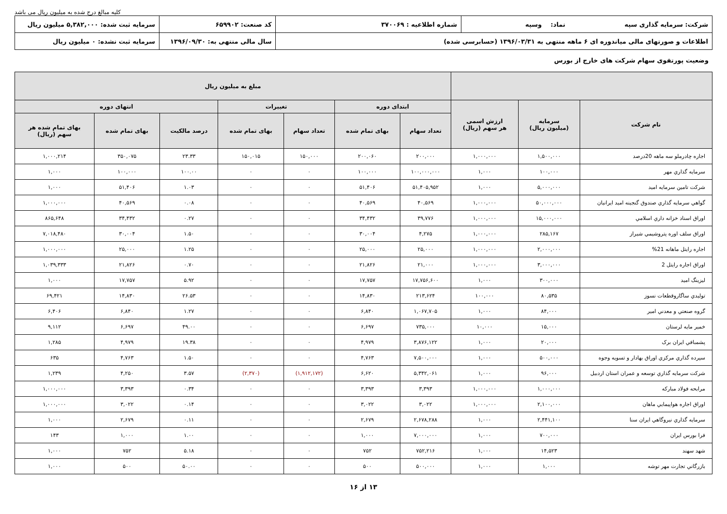کلیه مبالغ درج شده به میلیون ریال می باشد
| شرکت: سرمایه گذاری سپه نماد: وسپه | شماره اطلاعیه : ۳۷۰۰۶۹ | کد صنعت: ۶۵۹۹۰۲ | سرمایه ثبت شده: ۵,۳۸۲,۰۰۰ میلیون ریال |
| اطلاعات و صورتهای مالی میاندوره ای ۶ ماهه منتهی به ۱۳۹۶/۰۳/۳۱ (حسابرسی شده) | | سال مالی منتهی به: ۱۳۹۶/۰۹/۳۰ | سرمایه ثبت نشده: ۰ میلیون ریال |
وضعیت پورتفوی سهام شرکت های خارج از بورس
| | | | مبلغ به میلیون ریال | | | | | | |
| --- | --- | --- | --- | --- | --- | --- | --- | --- | --- |
| نام شرکت | سرمایه (میلیون ریال) | ارزش اسمی هر سهم (ریال) | ابتدای دوره | | تغییرات | | انتهای دوره | | |
| | | | تعداد سهام | بهای تمام شده | تعداد سهام | بهای تمام شده | درصد مالکیت | بهای تمام شده | بهای تمام شده هر سهم (ریال) |
| اجاره چادرملو سه ماهه 20درصد | ۱,۵۰۰,۰۰۰ | ۱,۰۰۰,۰۰۰ | ۲۰۰,۰۰۰ | ۲۰۰,۰۶۰ | ۱۵۰,۰۰۰ | ۱۵۰,۰۱۵ | ۲۳.۳۳ | ۳۵۰,۰۷۵ | ۱,۰۰۰,۲۱۴ |
| سرمايه گذاري مهر | ۱۰۰,۰۰۰ | ۱,۰۰۰ | ۱۰۰,۰۰۰,۰۰۰ | ۱۰۰,۰۰۰ | ۰ | ۰ | ۱۰۰.۰۰ | ۱۰۰,۰۰۰ | ۱,۰۰۰ |
| شرکت تامين سرمايه اميد | ۵,۰۰۰,۰۰۰ | ۱,۰۰۰ | ۵۱,۴۰۵,۹۵۲ | ۵۱,۴۰۶ | ۰ | ۰ | ۱.۰۳ | ۵۱,۴۰۶ | ۱,۰۰۰ |
| گواهي سرمايه گذاري صندوق گنجينه اميد ايرانيان | ۵۰,۰۰۰,۰۰۰ | ۱,۰۰۰,۰۰۰ | ۴۰,۵۶۹ | ۴۰,۵۶۹ | ۰ | ۰ | ۰.۰۸ | ۴۰,۵۶۹ | ۱,۰۰۰,۰۰۰ |
| اوراق اسناد خزانه داري اسلامي | ۱۵,۰۰۰,۰۰۰ | ۱,۰۰۰,۰۰۰ | ۳۹,۷۷۶ | ۳۴,۴۳۲ | ۰ | ۰ | ۰.۲۷ | ۳۴,۴۳۲ | ۸۶۵,۶۴۸ |
| اوراق سلف اوره پتروشيمي شيراز | ۲۸۵,۱۶۷ | ۱,۰۰۰,۰۰۰ | ۴,۲۷۵ | ۳۰,۰۰۴ | ۰ | ۰ | ۱.۵۰ | ۳۰,۰۰۴ | ۷,۰۱۸,۴۸۰ |
| اجاره رايتل ماهانه 21% | ۲,۰۰۰,۰۰۰ | ۱,۰۰۰,۰۰۰ | ۲۵,۰۰۰ | ۲۵,۰۰۰ | ۰ | ۰ | ۱.۲۵ | ۲۵,۰۰۰ | ۱,۰۰۰,۰۰۰ |
| اوراق اجاره رايتل 2 | ۳,۰۰۰,۰۰۰ | ۱,۰۰۰,۰۰۰ | ۲۱,۰۰۰ | ۲۱,۸۲۶ | ۰ | ۰ | ۰.۷۰ | ۲۱,۸۲۶ | ۱,۰۳۹,۳۳۳ |
| ليزينگ اميد | ۳۰۰,۰۰۰ | ۱,۰۰۰ | ۱۷,۷۵۶,۶۰۰ | ۱۷,۷۵۷ | ۰ | ۰ | ۵.۹۲ | ۱۷,۷۵۷ | ۱,۰۰۰ |
| توليدي ساگاروقطعات نسوز | ۸۰,۵۳۵ | ۱۰۰,۰۰۰ | ۲۱۳,۶۲۴ | ۱۴,۸۳۰ | ۰ | ۰ | ۲۶.۵۳ | ۱۴,۸۳۰ | ۶۹,۴۲۱ |
| گروه صنعتي و معدني امير | ۸۴,۰۰۰ | ۱,۰۰۰ | ۱,۰۶۷,۷۰۵ | ۶,۸۴۰ | ۰ | ۰ | ۱.۲۷ | ۶,۸۴۰ | ۶,۴۰۶ |
| خمير مايه لرستان | ۱۵,۰۰۰ | ۱۰,۰۰۰ | ۷۳۵,۰۰۰ | ۶,۶۹۷ | ۰ | ۰ | ۴۹.۰۰ | ۶,۶۹۷ | ۹,۱۱۲ |
| پشمبافي ايران برک | ۲۰,۰۰۰ | ۱,۰۰۰ | ۳,۸۷۶,۱۲۲ | ۴,۹۷۹ | ۰ | ۰ | ۱۹.۳۸ | ۴,۹۷۹ | ۱,۲۸۵ |
| سپرده گذاري مرکزي اوراق بهادار و تسويه وجوه | ۵۰۰,۰۰۰ | ۱,۰۰۰ | ۷,۵۰۰,۰۰۰ | ۴,۷۶۳ | ۰ | ۰ | ۱.۵۰ | ۴,۷۶۳ | ۶۳۵ |
| شرکت سرمايه گذاري توسعه و عمران استان اردبيل | ۹۶,۰۰۰ | ۱,۰۰۰ | ۵,۳۴۲,۰۶۱ | ۶,۶۲۰ | (۱,۹۱۲,۱۷۲) | (۲,۳۷۰) | ۳.۵۷ | ۴,۲۵۰ | ۱,۲۳۹ |
| مرابحه فولاد مبارکه | ۱,۰۰۰,۰۰۰ | ۱,۰۰۰,۰۰۰ | ۳,۳۹۳ | ۳,۳۹۳ | ۰ | ۰ | ۰.۳۴ | ۳,۳۹۳ | ۱,۰۰۰,۰۰۰ |
| اوراق اجاره هواپيمايي ماهان | ۲,۱۰۰,۰۰۰ | ۱,۰۰۰,۰۰۰ | ۳,۰۲۲ | ۳,۰۲۲ | ۰ | ۰ | ۰.۱۴ | ۳,۰۲۲ | ۱,۰۰۰,۰۰۰ |
| سرمايه گذاري نيروگاهي ايران سنا | ۲,۴۴۱,۱۰۰ | ۱,۰۰۰ | ۲,۶۷۸,۲۸۸ | ۲,۶۷۹ | ۰ | ۰ | ۰.۱۱ | ۲,۶۷۹ | ۱,۰۰۰ |
| فرا بورس ايران | ۷۰۰,۰۰۰ | ۱,۰۰۰ | ۷,۰۰۰,۰۰۰ | ۱,۰۰۰ | ۰ | ۰ | ۱.۰۰ | ۱,۰۰۰ | ۱۴۳ |
| شهد سهند | ۱۴,۵۲۳ | ۱,۰۰۰ | ۷۵۲,۲۱۶ | ۷۵۲ | ۰ | ۰ | ۵.۱۸ | ۷۵۲ | ۱,۰۰۰ |
| بازرگاني تجارت مهر توشه | ۱,۰۰۰ | ۱,۰۰۰ | ۵۰۰,۰۰۰ | ۵۰۰ | ۰ | ۰ | ۵۰.۰۰ | ۵۰۰ | ۱,۰۰۰ |
۱۳ از ۱۶